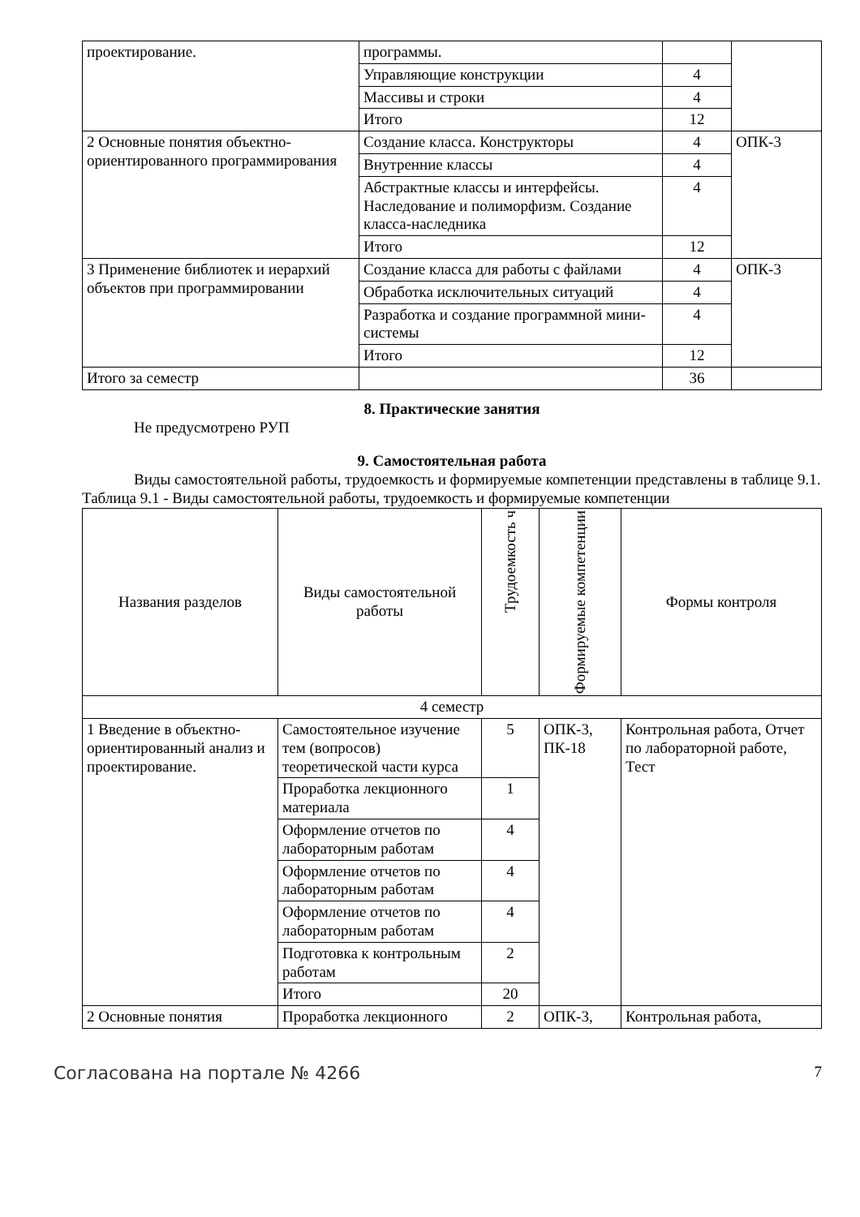| проектирование. | программы. | | |
| | Управляющие конструкции | 4 | |
| | Массивы и строки | 4 | |
| | Итого | 12 | |
| 2 Основные понятия объектно-ориентированного программирования | Создание класса. Конструкторы | 4 | ОПК-3 |
| | Внутренние классы | 4 | |
| | Абстрактные классы и интерфейсы. Наследование и полиморфизм. Создание класса-наследника | 4 | |
| | Итого | 12 | |
| 3 Применение библиотек и иерархий объектов при программировании | Создание класса для работы с файлами | 4 | ОПК-3 |
| | Обработка исключительных ситуаций | 4 | |
| | Разработка и создание программной мини-системы | 4 | |
| | Итого | 12 | |
| Итого за семестр | | 36 | |
8. Практические занятия
Не предусмотрено РУП
9. Самостоятельная работа
Виды самостоятельной работы, трудоемкость и формируемые компетенции представлены в таблице 9.1.
Таблица 9.1 - Виды самостоятельной работы, трудоемкость и формируемые компетенции
| Названия разделов | Виды самостоятельной работы | Трудоемкость ч | Формируемые компетенции | Формы контроля |
| --- | --- | --- | --- | --- |
| 4 семестр | | | | |
| 1 Введение в объектно-ориентированный анализ и проектирование. | Самостоятельное изучение тем (вопросов) теоретической части курса | 5 | ОПК-3, ПК-18 | Контрольная работа, Отчет по лабораторной работе, Тест |
| | Проработка лекционного материала | 1 | | |
| | Оформление отчетов по лабораторным работам | 4 | | |
| | Оформление отчетов по лабораторным работам | 4 | | |
| | Оформление отчетов по лабораторным работам | 4 | | |
| | Подготовка к контрольным работам | 2 | | |
| | Итого | 20 | | |
| 2 Основные понятия | Проработка лекционного | 2 | ОПК-3, | Контрольная работа, |
Согласована на портале № 4266 7